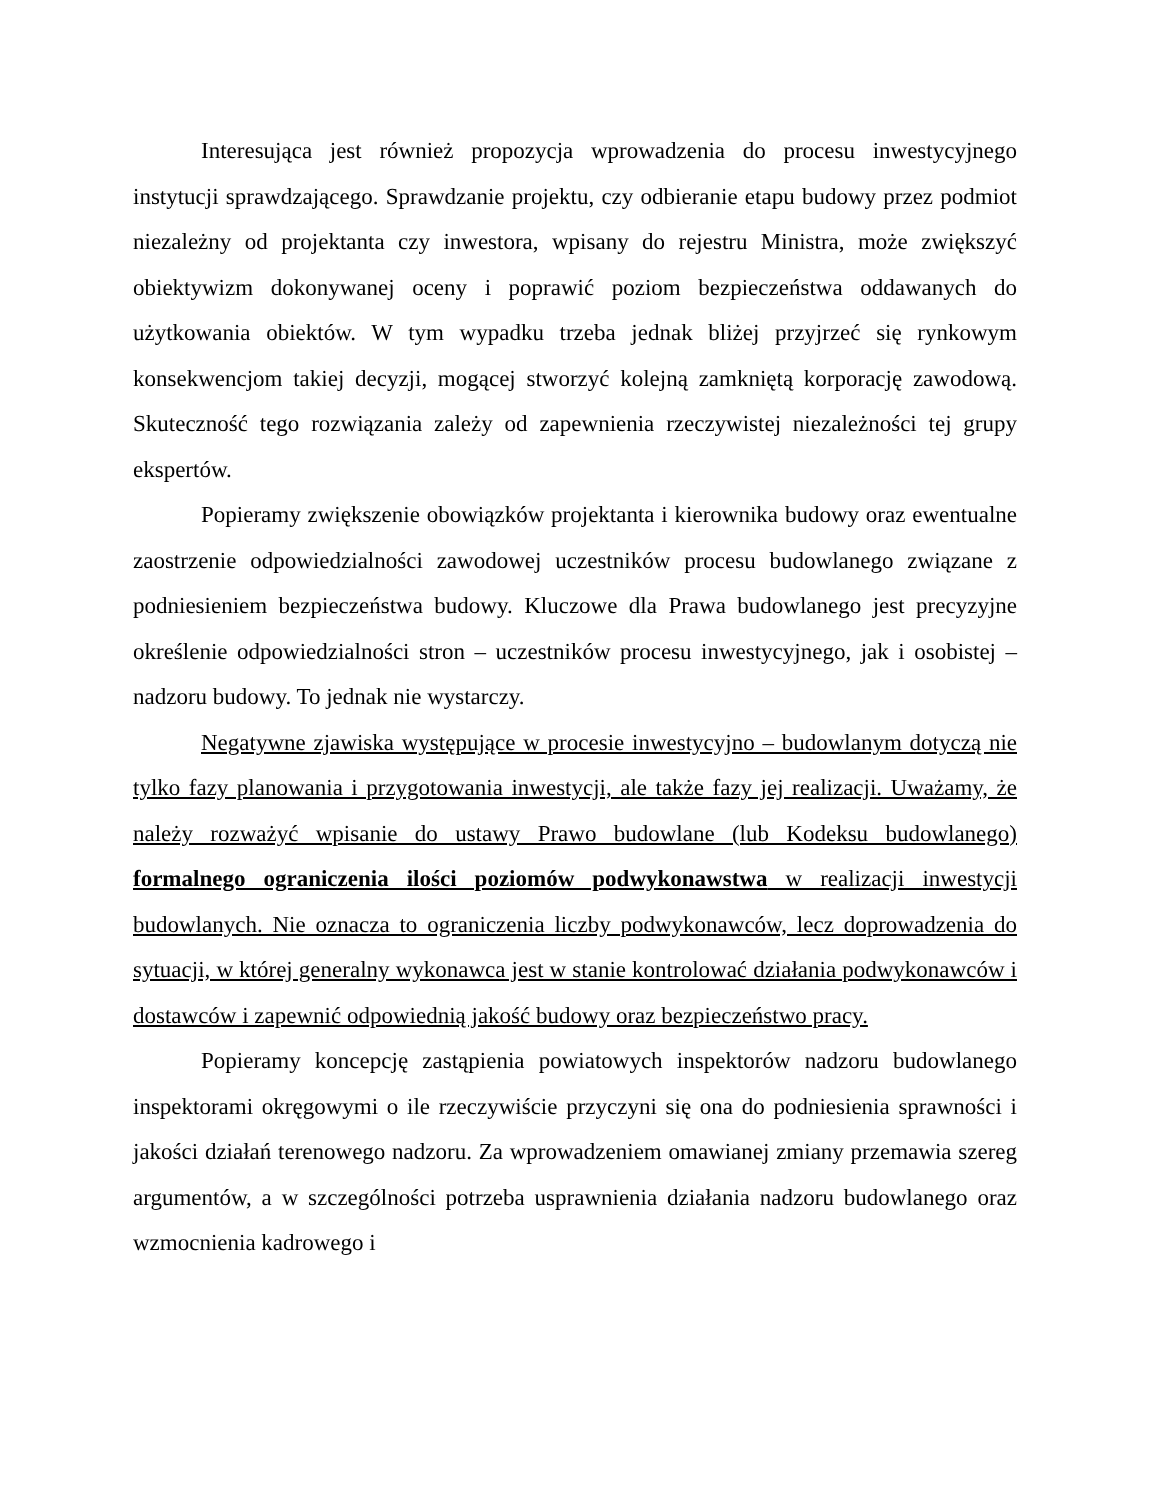Interesująca jest również propozycja wprowadzenia do procesu inwestycyjnego instytucji sprawdzającego. Sprawdzanie projektu, czy odbieranie etapu budowy przez podmiot niezależny od projektanta czy inwestora, wpisany do rejestru Ministra, może zwiększyć obiektywizm dokonywanej oceny i poprawić poziom bezpieczeństwa oddawanych do użytkowania obiektów. W tym wypadku trzeba jednak bliżej przyjrzeć się rynkowym konsekwencjom takiej decyzji, mogącej stworzyć kolejną zamkniętą korporację zawodową. Skuteczność tego rozwiązania zależy od zapewnienia rzeczywistej niezależności tej grupy ekspertów.
Popieramy zwiększenie obowiązków projektanta i kierownika budowy oraz ewentualne zaostrzenie odpowiedzialności zawodowej uczestników procesu budowlanego związane z podniesieniem bezpieczeństwa budowy. Kluczowe dla Prawa budowlanego jest precyzyjne określenie odpowiedzialności stron – uczestników procesu inwestycyjnego, jak i osobistej – nadzoru budowy. To jednak nie wystarczy.
Negatywne zjawiska występujące w procesie inwestycyjno – budowlanym dotyczą nie tylko fazy planowania i przygotowania inwestycji, ale także fazy jej realizacji. Uważamy, że należy rozważyć wpisanie do ustawy Prawo budowlane (lub Kodeksu budowlanego) formalnego ograniczenia ilości poziomów podwykonawstwa w realizacji inwestycji budowlanych. Nie oznacza to ograniczenia liczby podwykonawców, lecz doprowadzenia do sytuacji, w której generalny wykonawca jest w stanie kontrolować działania podwykonawców i dostawców i zapewnić odpowiednią jakość budowy oraz bezpieczeństwo pracy.
Popieramy koncepcję zastąpienia powiatowych inspektorów nadzoru budowlanego inspektorami okręgowymi o ile rzeczywiście przyczyni się ona do podniesienia sprawności i jakości działań terenowego nadzoru. Za wprowadzeniem omawianej zmiany przemawia szereg argumentów, a w szczególności potrzeba usprawnienia działania nadzoru budowlanego oraz wzmocnienia kadrowego i